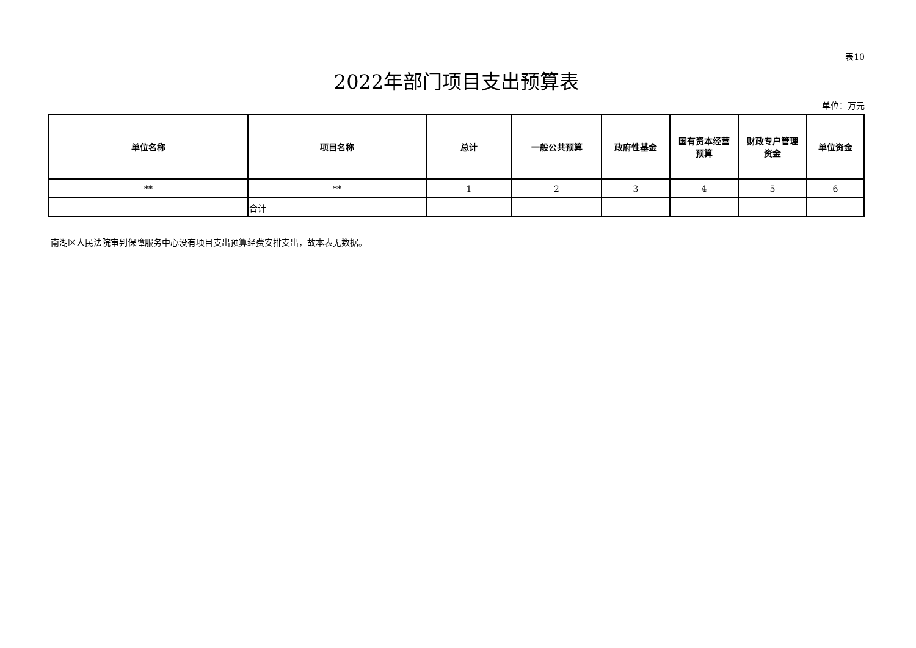表10
2022年部门项目支出预算表
单位：万元
| 单位名称 | 项目名称 | 总计 | 一般公共预算 | 政府性基金 | 国有资本经营 预算 | 财政专户管理 资金 | 单位资金 |
| --- | --- | --- | --- | --- | --- | --- | --- |
| ** | ** | 1 | 2 | 3 | 4 | 5 | 6 |
| | 合计 | | | | | | |
南湖区人民法院审判保障服务中心没有项目支出预算经费安排支出，故本表无数据。